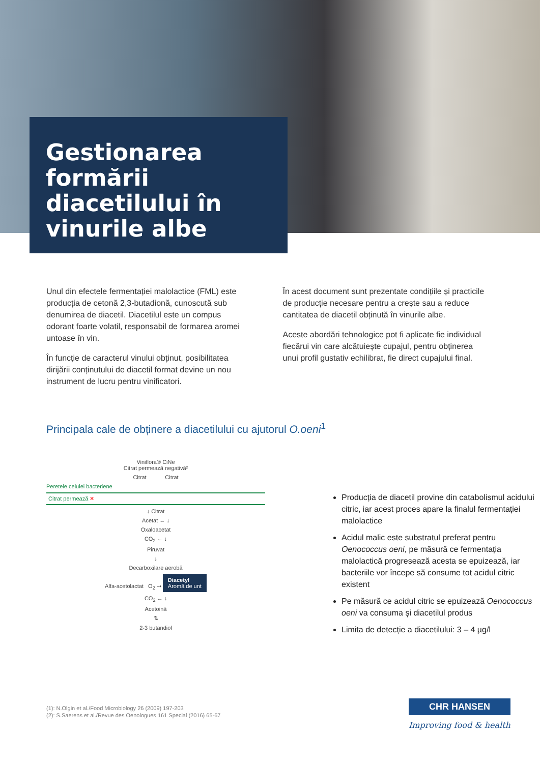Gestionarea formării diacetilului în vinurile albe
Unul din efectele fermentației malolactice (FML) este producția de cetonă 2,3-butadionă, cunoscută sub denumirea de diacetil. Diacetilul este un compus odorant foarte volatil, responsabil de formarea aromei untoase în vin.
În funcție de caracterul vinului obținut, posibilitatea dirijării conținutului de diacetil format devine un nou instrument de lucru pentru vinificatori.
În acest document sunt prezentate condițiile și practicile de producție necesare pentru a crește sau a reduce cantitatea de diacetil obținută în vinurile albe.
Aceste abordări tehnologice pot fi aplicate fie individual fiecărui vin care alcătuiește cupajul, pentru obținerea unui profil gustativ echilibrat, fie direct cupajului final.
Principala cale de obținere a diacetilului cu ajutorul O.oeni<sup>1</sup>
Viniflora® CiNe
Citrat permează negativă²
Citrat Citrat
Peretele celulei bacteriene
Citrat permează ✕
↓ Citrat
Acetat ← ↓
Oxaloacetat
CO<sub>2</sub> ← ↓
Piruvat
↓
Decarboxilare aerobă
Alfa-acetolactat O<sub>2</sub> ⇢ Diacetyl
Aromă de unt
CO<sub>2</sub> ← ↓
Acetoină
⇅
2-3 butandiol
Producția de diacetil provine din catabolismul acidului citric, iar acest proces apare la finalul fermentației malolactice
Acidul malic este substratul preferat pentru Oenococcus oeni, pe măsură ce fermentația malolactică progresează acesta se epuizează, iar bacteriile vor începe să consume tot acidul citric existent
Pe măsură ce acidul citric se epuizează Oenococcus oeni va consuma și diacetilul produs
Limita de detecție a diacetilului: 3 – 4 µg/l
(1): N.Olgin et al./Food Microbiology 26 (2009) 197-203
(2): S.Saerens et al./Revue des Oenologues 161 Special (2016) 65-67
CHR HANSEN
Improving food & health